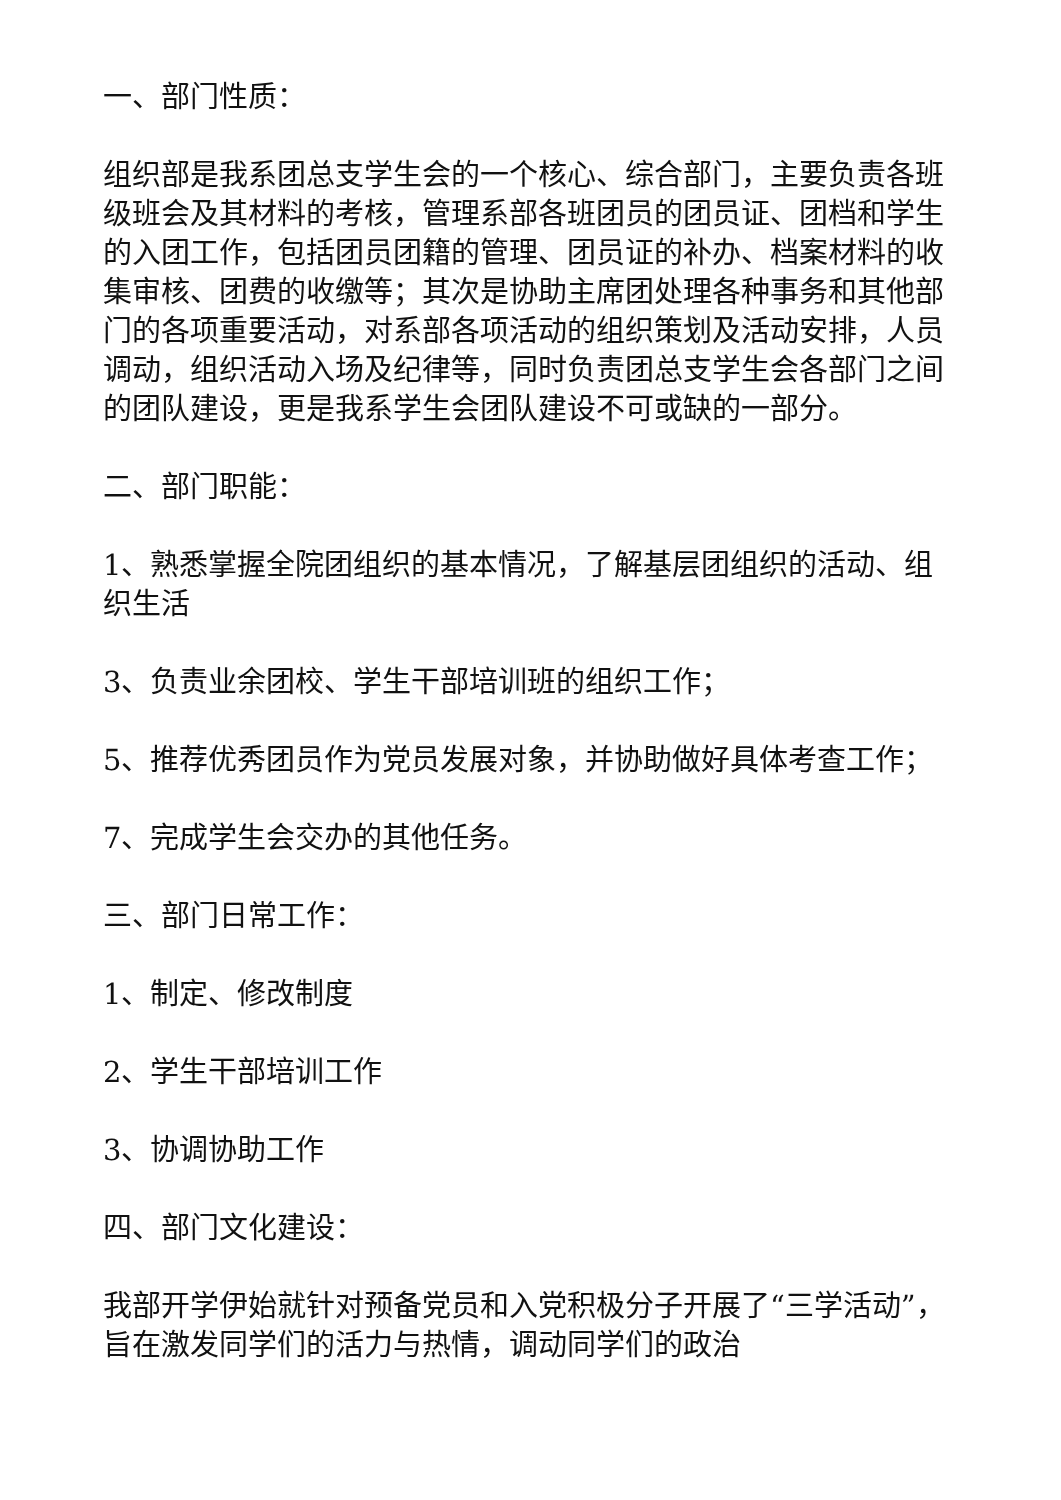一、部门性质：
组织部是我系团总支学生会的一个核心、综合部门，主要负责各班级班会及其材料的考核，管理系部各班团员的团员证、团档和学生的入团工作，包括团员团籍的管理、团员证的补办、档案材料的收集审核、团费的收缴等；其次是协助主席团处理各种事务和其他部门的各项重要活动，对系部各项活动的组织策划及活动安排，人员调动，组织活动入场及纪律等，同时负责团总支学生会各部门之间的团队建设，更是我系学生会团队建设不可或缺的一部分。
二、部门职能：
1、熟悉掌握全院团组织的基本情况，了解基层团组织的活动、组织生活
3、负责业余团校、学生干部培训班的组织工作；
5、推荐优秀团员作为党员发展对象，并协助做好具体考查工作；
7、完成学生会交办的其他任务。
三、部门日常工作：
1、制定、修改制度
2、学生干部培训工作
3、协调协助工作
四、部门文化建设：
我部开学伊始就针对预备党员和入党积极分子开展了“三学活动”，旨在激发同学们的活力与热情，调动同学们的政治